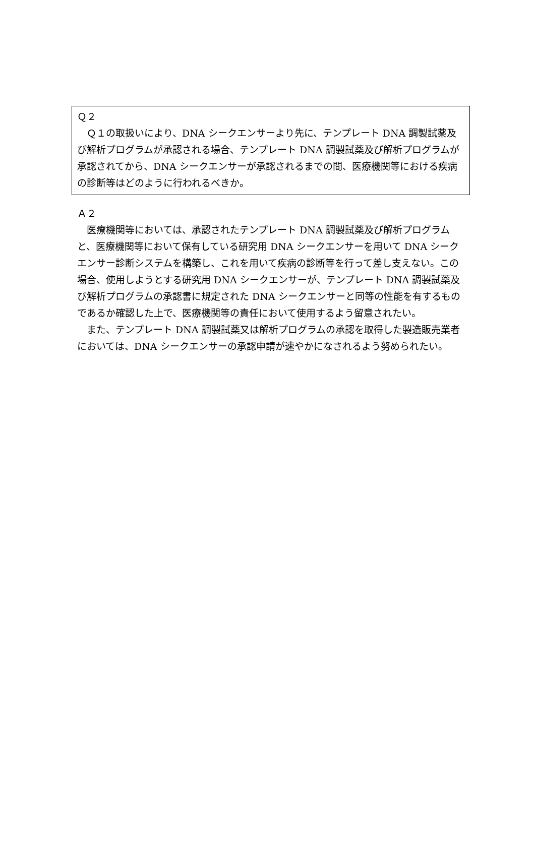Ｑ２
　Ｑ１の取扱いにより、DNA シークエンサーより先に、テンプレート DNA 調製試薬及び解析プログラムが承認される場合、テンプレート DNA 調製試薬及び解析プログラムが承認されてから、DNA シークエンサーが承認されるまでの間、医療機関等における疾病の診断等はどのように行われるべきか。
Ａ２
　医療機関等においては、承認されたテンプレート DNA 調製試薬及び解析プログラムと、医療機関等において保有している研究用 DNA シークエンサーを用いて DNA シークエンサー診断システムを構築し、これを用いて疾病の診断等を行って差し支えない。この場合、使用しようとする研究用 DNA シークエンサーが、テンプレート DNA 調製試薬及び解析プログラムの承認書に規定された DNA シークエンサーと同等の性能を有するものであるか確認した上で、医療機関等の責任において使用するよう留意されたい。
　また、テンプレート DNA 調製試薬又は解析プログラムの承認を取得した製造販売業者においては、DNA シークエンサーの承認申請が速やかになされるよう努められたい。